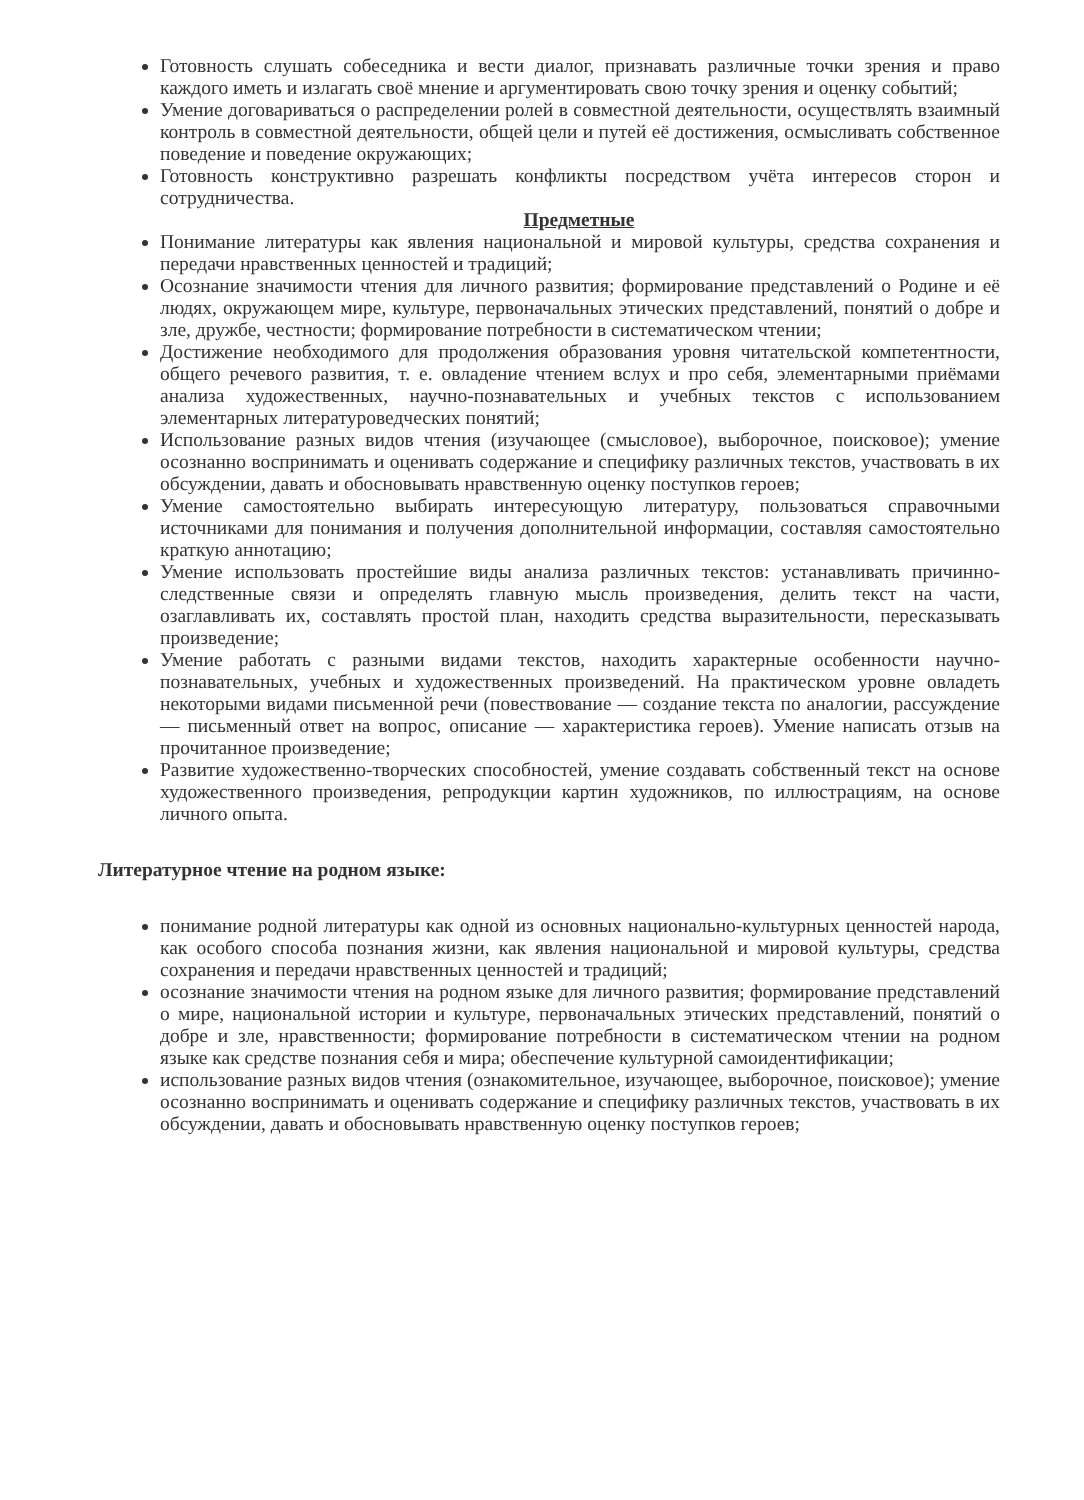Готовность слушать собеседника и вести диалог, признавать различные точки зрения и право каждого иметь и излагать своё мнение и аргументировать свою точку зрения и оценку событий;
Умение договариваться о распределении ролей в совместной деятельности, осуществлять взаимный контроль в совместной деятельности, общей цели и путей её достижения, осмысливать собственное поведение и поведение окружающих;
Готовность конструктивно разрешать конфликты посредством учёта интересов сторон и сотрудничества.
Предметные
Понимание литературы как явления национальной и мировой культуры, средства сохранения и передачи нравственных ценностей и традиций;
Осознание значимости чтения для личного развития; формирование представлений о Родине и её людях, окружающем мире, культуре, первоначальных этических представлений, понятий о добре и зле, дружбе, честности; формирование потребности в систематическом чтении;
Достижение необходимого для продолжения образования уровня читательской компетентности, общего речевого развития, т. е. овладение чтением вслух и про себя, элементарными приёмами анализа художественных, научно-познавательных и учебных текстов с использованием элементарных литературоведческих понятий;
Использование разных видов чтения (изучающее (смысловое), выборочное, поисковое); умение осознанно воспринимать и оценивать содержание и специфику различных текстов, участвовать в их обсуждении, давать и обосновывать нравственную оценку поступков героев;
Умение самостоятельно выбирать интересующую литературу, пользоваться справочными источниками для понимания и получения дополнительной информации, составляя самостоятельно краткую аннотацию;
Умение использовать простейшие виды анализа различных текстов: устанавливать причинно-следственные связи и определять главную мысль произведения, делить текст на части, озаглавливать их, составлять простой план, находить средства выразительности, пересказывать произведение;
Умение работать с разными видами текстов, находить характерные особенности научно-познавательных, учебных и художественных произведений. На практическом уровне овладеть некоторыми видами письменной речи (повествование — создание текста по аналогии, рассуждение — письменный ответ на вопрос, описание — характеристика героев). Умение написать отзыв на прочитанное произведение;
Развитие художественно-творческих способностей, умение создавать собственный текст на основе художественного произведения, репродукции картин художников, по иллюстрациям, на основе личного опыта.
Литературное чтение на родном языке:
понимание родной литературы как одной из основных национально-культурных ценностей народа, как особого способа познания жизни, как явления национальной и мировой культуры, средства сохранения и передачи нравственных ценностей и традиций;
осознание значимости чтения на родном языке для личного развития; формирование представлений о мире, национальной истории и культуре, первоначальных этических представлений, понятий о добре и зле, нравственности; формирование потребности в систематическом чтении на родном языке как средстве познания себя и мира; обеспечение культурной самоидентификации;
использование разных видов чтения (ознакомительное, изучающее, выборочное, поисковое); умение осознанно воспринимать и оценивать содержание и специфику различных текстов, участвовать в их обсуждении, давать и обосновывать нравственную оценку поступков героев;